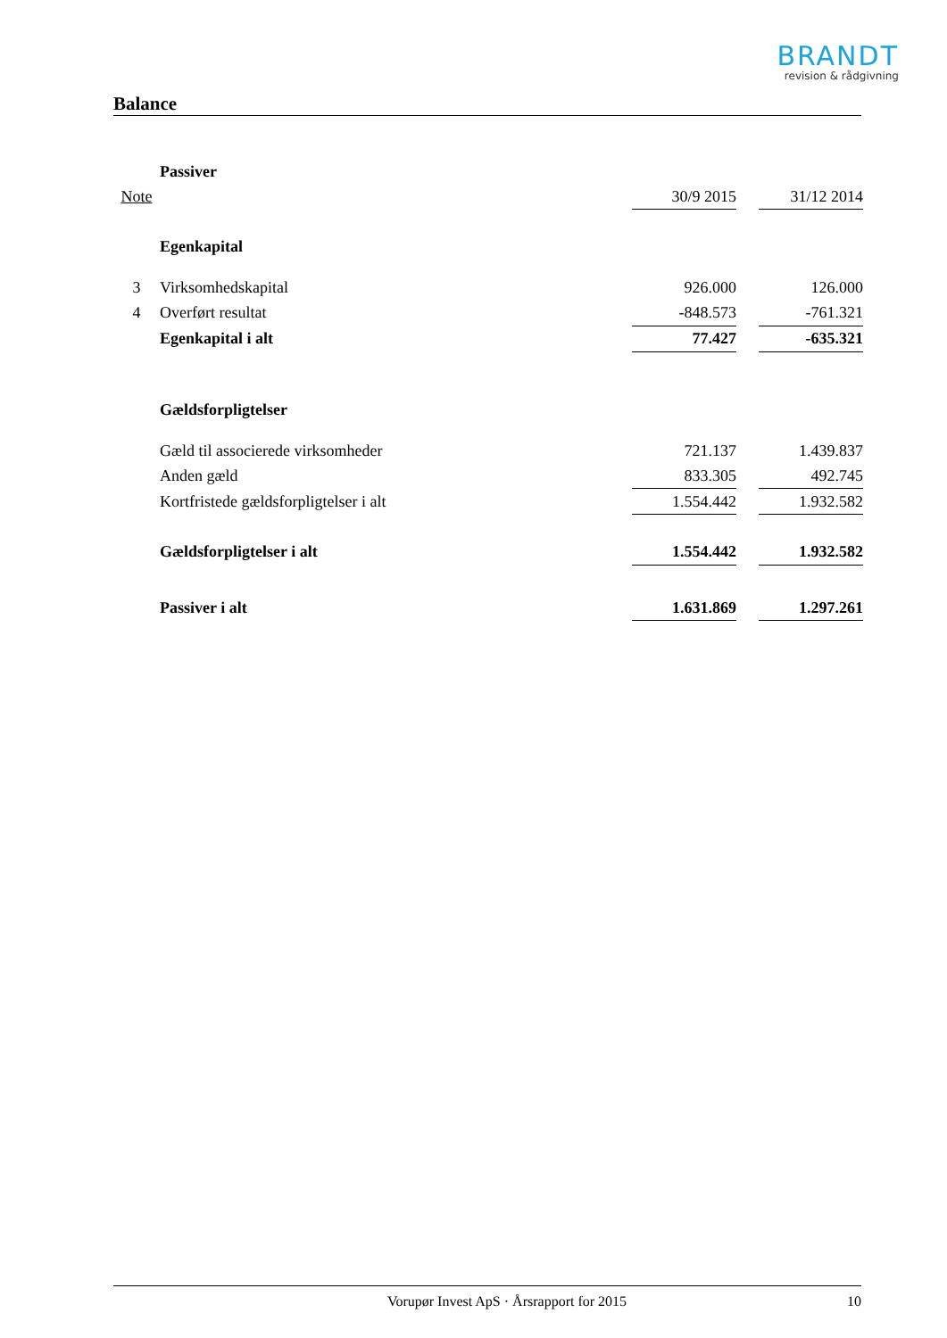BRANDT
revision & rådgivning
Balance
| | Passiver | | | |
| Note | | 30/9 2015 | | 31/12 2014 |
| | Egenkapital | | | |
| 3 | Virksomhedskapital | 926.000 | | 126.000 |
| 4 | Overført resultat | -848.573 | | -761.321 |
| | Egenkapital i alt | 77.427 | | -635.321 |
| | Gældsforpligtelser | | | |
| | Gæld til associerede virksomheder | 721.137 | | 1.439.837 |
| | Anden gæld | 833.305 | | 492.745 |
| | Kortfristede gældsforpligtelser i alt | 1.554.442 | | 1.932.582 |
| | Gældsforpligtelser i alt | 1.554.442 | | 1.932.582 |
| | Passiver i alt | 1.631.869 | | 1.297.261 |
Vorupør Invest ApS · Årsrapport for 2015 10